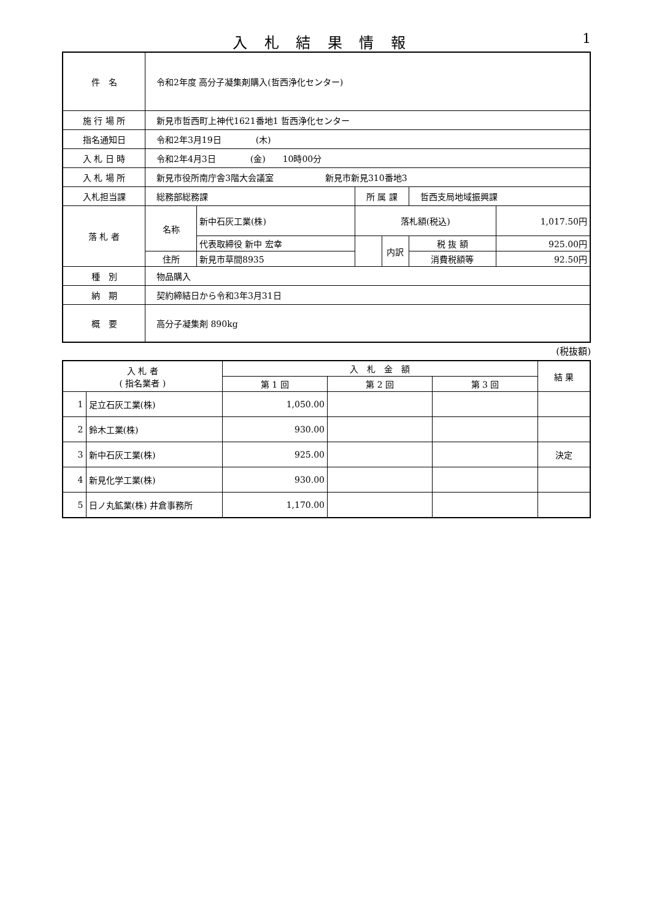入 札 結 果 情 報 1
| 件 名 | 令和2年度 高分子凝集剤購入(哲西浄化センター) | | | | | |
| 施 行 場 所 | 新見市哲西町上神代1621番地1 哲西浄化センター | | | | | |
| 指名通知日 | 令和2年3月19日 (木) | | | | | |
| 入 札 日 時 | 令和2年4月3日 (金) 10時00分 | | | | | |
| 入 札 場 所 | 新見市役所南庁舎3階大会議室 新見市新見310番地3 | | | | | |
| 入札担当課 | 総務部総務課 | | 所 属 課 | | 哲西支局地域振興課 | |
| 落 札 者 | 名称 | 新中石灰工業(株) | 落札額(税込) | | | 1,017.50円 |
| | | 代表取締役 新中 宏幸 | | 内訳 | 税 抜 額 | 925.00円 |
| | 住所 | 新見市草間8935 | | | 消費税額等 | 92.50円 |
| 種 別 | 物品購入 | | | | | |
| 納 期 | 契約締結日から令和3年3月31日 | | | | | |
| 概 要 | 高分子凝集剤 890kg | | | | | |
(税抜額)
| 入 札 者 ( 指名業者 ) | | 入 札 金 額 | | | 結 果 |
| | | 第 1 回 | 第 2 回 | 第 3 回 | |
| 1 | 足立石灰工業(株) | 1,050.00 | | | |
| 2 | 鈴木工業(株) | 930.00 | | | |
| 3 | 新中石灰工業(株) | 925.00 | | | 決定 |
| 4 | 新見化学工業(株) | 930.00 | | | |
| 5 | 日ノ丸鉱業(株) 井倉事務所 | 1,170.00 | | | |